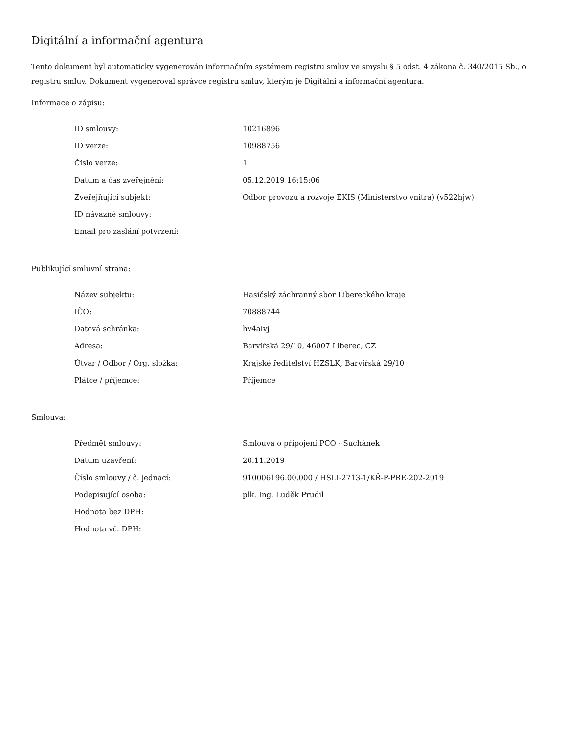Digitální a informační agentura
Tento dokument byl automaticky vygenerován informačním systémem registru smluv ve smyslu § 5 odst. 4 zákona č. 340/2015 Sb., o registru smluv. Dokument vygeneroval správce registru smluv, kterým je Digitální a informační agentura.
Informace o zápisu:
| ID smlouvy: | 10216896 |
| ID verze: | 10988756 |
| Číslo verze: | 1 |
| Datum a čas zveřejnění: | 05.12.2019 16:15:06 |
| Zveřejňující subjekt: | Odbor provozu a rozvoje EKIS (Ministerstvo vnitra) (v522hjw) |
| ID návazné smlouvy: | |
| Email pro zaslání potvrzení: | |
Publikující smluvní strana:
| Název subjektu: | Hasičský záchranný sbor Libereckého kraje |
| IČO: | 70888744 |
| Datová schránka: | hv4aivj |
| Adresa: | Barvířská 29/10, 46007 Liberec, CZ |
| Útvar / Odbor / Org. složka: | Krajské ředitelství HZSLK, Barvířská 29/10 |
| Plátce / příjemce: | Příjemce |
Smlouva:
| Předmět smlouvy: | Smlouva o připojení PCO - Suchánek |
| Datum uzavření: | 20.11.2019 |
| Číslo smlouvy / č. jednací: | 910006196.00.000 / HSLI-2713-1/KŘ-P-PRE-202-2019 |
| Podepisující osoba: | plk. Ing. Luděk Prudil |
| Hodnota bez DPH: | |
| Hodnota vč. DPH: | |